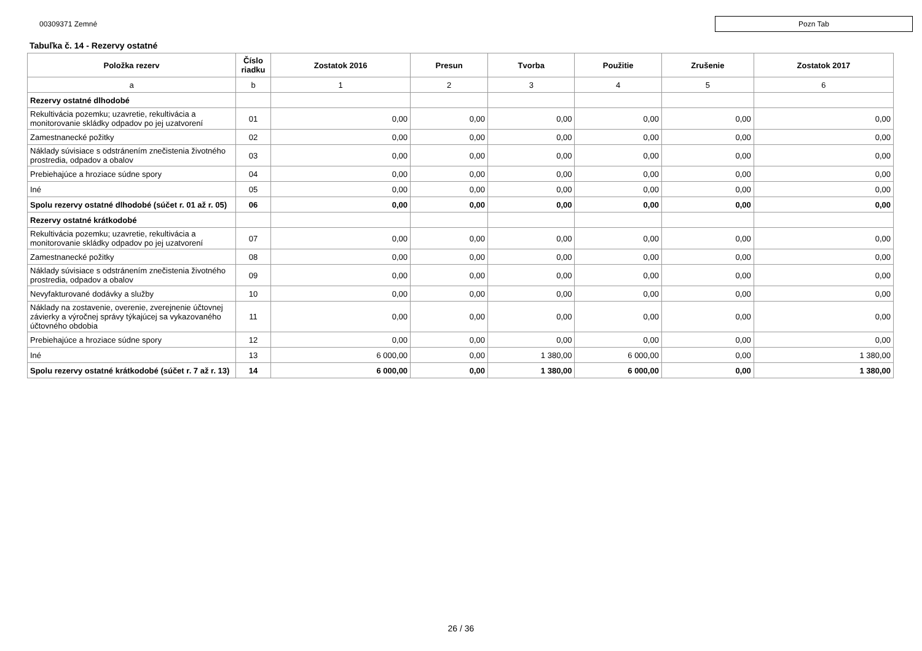00309371 Zemné
Pozn Tab
Tabuľka č. 14 - Rezervy ostatné
| Položka rezerv | Číslo riadku | Zostatok 2016 | Presun | Tvorba | Použitie | Zrušenie | Zostatok 2017 |
| --- | --- | --- | --- | --- | --- | --- | --- |
| a | b | 1 | 2 | 3 | 4 | 5 | 6 |
| Rezervy ostatné dlhodobé | | | | | | | |
| Rekultivácia pozemku; uzavretie, rekultivácia a monitorovanie skládky odpadov po jej uzatvorení | 01 | 0,00 | 0,00 | 0,00 | 0,00 | 0,00 | 0,00 |
| Zamestnanecké požitky | 02 | 0,00 | 0,00 | 0,00 | 0,00 | 0,00 | 0,00 |
| Náklady súvisiace s odstránením znečistenia životného prostredia, odpadov a obalov | 03 | 0,00 | 0,00 | 0,00 | 0,00 | 0,00 | 0,00 |
| Prebiehajúce a hroziace súdne spory | 04 | 0,00 | 0,00 | 0,00 | 0,00 | 0,00 | 0,00 |
| Iné | 05 | 0,00 | 0,00 | 0,00 | 0,00 | 0,00 | 0,00 |
| Spolu rezervy ostatné dlhodobé (súčet r. 01 až r. 05) | 06 | 0,00 | 0,00 | 0,00 | 0,00 | 0,00 | 0,00 |
| Rezervy ostatné krátkodobé | | | | | | | |
| Rekultivácia pozemku; uzavretie, rekultivácia a monitorovanie skládky odpadov po jej uzatvorení | 07 | 0,00 | 0,00 | 0,00 | 0,00 | 0,00 | 0,00 |
| Zamestnanecké požitky | 08 | 0,00 | 0,00 | 0,00 | 0,00 | 0,00 | 0,00 |
| Náklady súvisiace s odstránením znečistenia životného prostredia, odpadov a obalov | 09 | 0,00 | 0,00 | 0,00 | 0,00 | 0,00 | 0,00 |
| Nevyfakturované dodávky a služby | 10 | 0,00 | 0,00 | 0,00 | 0,00 | 0,00 | 0,00 |
| Náklady na zostavenie, overenie, zverejnenie účtovnej závierky a výročnej správy týkajúcej sa vykazovaného účtovného obdobia | 11 | 0,00 | 0,00 | 0,00 | 0,00 | 0,00 | 0,00 |
| Prebiehajúce a hroziace súdne spory | 12 | 0,00 | 0,00 | 0,00 | 0,00 | 0,00 | 0,00 |
| Iné | 13 | 6 000,00 | 0,00 | 1 380,00 | 6 000,00 | 0,00 | 1 380,00 |
| Spolu rezervy ostatné krátkodobé (súčet r. 7 až r. 13) | 14 | 6 000,00 | 0,00 | 1 380,00 | 6 000,00 | 0,00 | 1 380,00 |
26 / 36